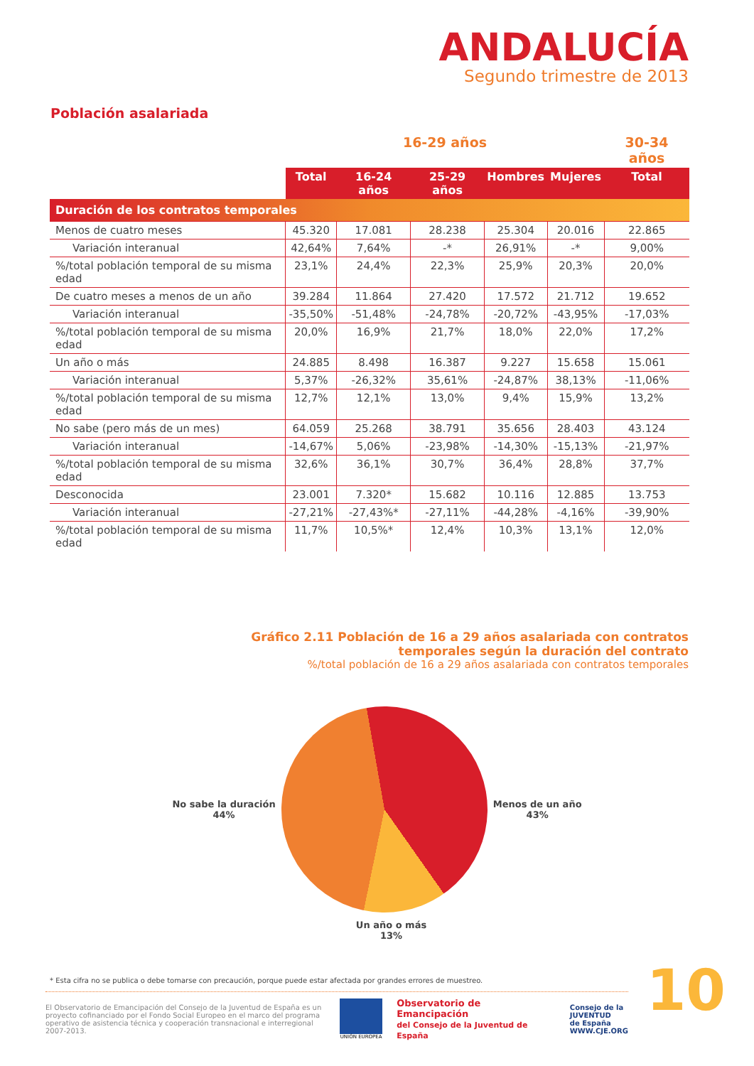ANDALUCÍA
Segundo trimestre de 2013
Población asalariada
| | 16-29 años | | | | | 30-34 años |
| --- | --- | --- | --- | --- | --- | --- |
| | Total | 16-24 años | 25-29 años | Hombres | Mujeres | Total |
| Duración de los contratos temporales | | | | | | |
| Menos de cuatro meses | 45.320 | 17.081 | 28.238 | 25.304 | 20.016 | 22.865 |
| Variación interanual | 42,64% | 7,64% | -* | 26,91% | -* | 9,00% |
| %/total población temporal de su misma edad | 23,1% | 24,4% | 22,3% | 25,9% | 20,3% | 20,0% |
| De cuatro meses a menos de un año | 39.284 | 11.864 | 27.420 | 17.572 | 21.712 | 19.652 |
| Variación interanual | -35,50% | -51,48% | -24,78% | -20,72% | -43,95% | -17,03% |
| %/total población temporal de su misma edad | 20,0% | 16,9% | 21,7% | 18,0% | 22,0% | 17,2% |
| Un año o más | 24.885 | 8.498 | 16.387 | 9.227 | 15.658 | 15.061 |
| Variación interanual | 5,37% | -26,32% | 35,61% | -24,87% | 38,13% | -11,06% |
| %/total población temporal de su misma edad | 12,7% | 12,1% | 13,0% | 9,4% | 15,9% | 13,2% |
| No sabe (pero más de un mes) | 64.059 | 25.268 | 38.791 | 35.656 | 28.403 | 43.124 |
| Variación interanual | -14,67% | 5,06% | -23,98% | -14,30% | -15,13% | -21,97% |
| %/total población temporal de su misma edad | 32,6% | 36,1% | 30,7% | 36,4% | 28,8% | 37,7% |
| Desconocida | 23.001 | 7.320* | 15.682 | 10.116 | 12.885 | 13.753 |
| Variación interanual | -27,21% | -27,43%* | -27,11% | -44,28% | -4,16% | -39,90% |
| %/total población temporal de su misma edad | 11,7% | 10,5%* | 12,4% | 10,3% | 13,1% | 12,0% |
Gráfico 2.11 Población de 16 a 29 años asalariada con contratos
temporales según la duración del contrato
%/total población de 16 a 29 años asalariada con contratos temporales
No sabe la duración
44%
Menos de un año
43%
Un año o más
13%
* Esta cifra no se publica o debe tomarse con precaución, porque puede estar afectada por grandes errores de muestreo.
El Observatorio de Emancipación del Consejo de la Juventud de España es un proyecto cofinanciado por el Fondo Social Europeo en el marco del programa operativo de asistencia técnica y cooperación transnacional e interregional 2007-2013.
UNIÓN EUROPEA
Observatorio de Emancipación
del Consejo de la Juventud de España
Consejo de la
JUVENTUD
de España
WWW.CJE.ORG
10